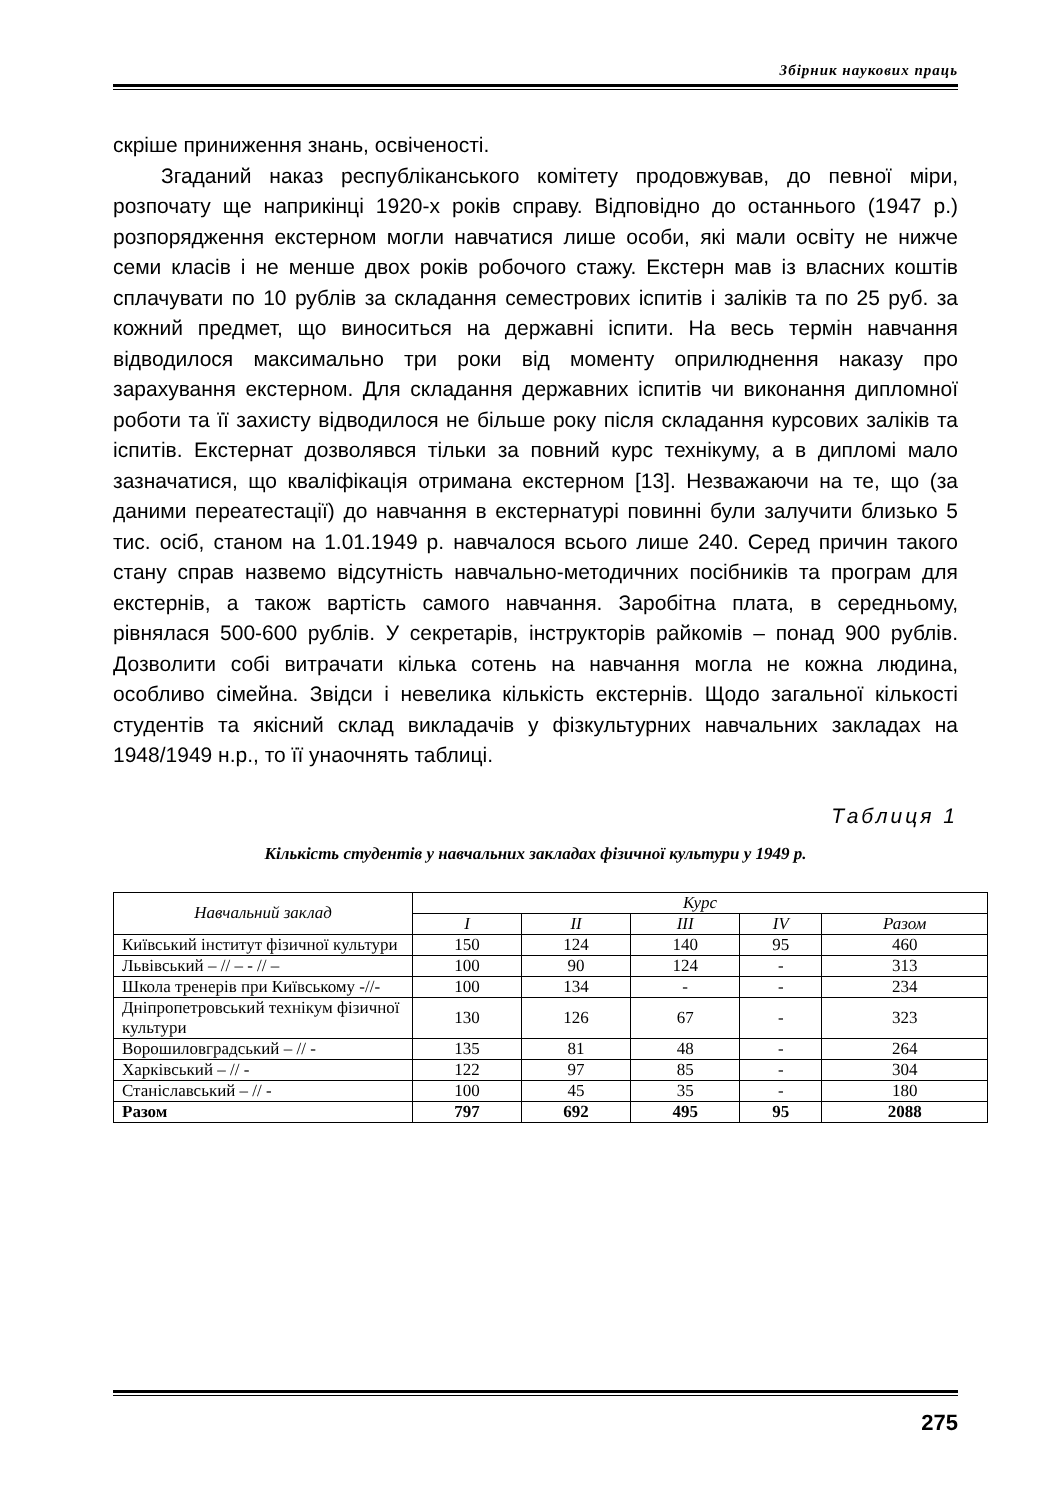Збірник наукових праць
скріше приниження знань, освіченості.
Згаданий наказ республіканського комітету продовжував, до певної міри, розпочату ще наприкінці 1920-х років справу. Відповідно до останнього (1947 р.) розпорядження екстерном могли навчатися лише особи, які мали освіту не нижче семи класів і не менше двох років робочого стажу. Екстерн мав із власних коштів сплачувати по 10 рублів за складання семестрових іспитів і заліків та по 25 руб. за кожний предмет, що виноситься на державні іспити. На весь термін навчання відводилося максимально три роки від моменту оприлюднення наказу про зарахування екстерном. Для складання державних іспитів чи виконання дипломної роботи та її захисту відводилося не більше року після складання курсових заліків та іспитів. Екстернат дозволявся тільки за повний курс технікуму, а в дипломі мало зазначатися, що кваліфікація отримана екстерном [13]. Незважаючи на те, що (за даними переатестації) до навчання в екстернатурі повинні були залучити близько 5 тис. осіб, станом на 1.01.1949 р. навчалося всього лише 240. Серед причин такого стану справ назвемо відсутність навчально-методичних посібників та програм для екстернів, а також вартість самого навчання. Заробітна плата, в середньому, рівнялася 500-600 рублів. У секретарів, інструкторів райкомів – понад 900 рублів. Дозволити собі витрачати кілька сотень на навчання могла не кожна людина, особливо сімейна. Звідси і невелика кількість екстернів. Щодо загальної кількості студентів та якісний склад викладачів у фізкультурних навчальних закладах на 1948/1949 н.р., то її унаочнять таблиці.
Таблиця 1
Кількість студентів у навчальних закладах фізичної культури у 1949 р.
| Навчальний заклад | Курс | | | | |
| --- | --- | --- | --- | --- | --- |
| | I | II | III | IV | Разом |
| Київський інститут фізичної культури | 150 | 124 | 140 | 95 | 460 |
| Львівський – // – - // – | 100 | 90 | 124 | - | 313 |
| Школа тренерів при Київському -//- | 100 | 134 | - | - | 234 |
| Дніпропетровський технікум фізичної культури | 130 | 126 | 67 | - | 323 |
| Ворошиловградський – // - | 135 | 81 | 48 | - | 264 |
| Харківський – // - | 122 | 97 | 85 | - | 304 |
| Станіславський – // - | 100 | 45 | 35 | - | 180 |
| Разом | 797 | 692 | 495 | 95 | 2088 |
275